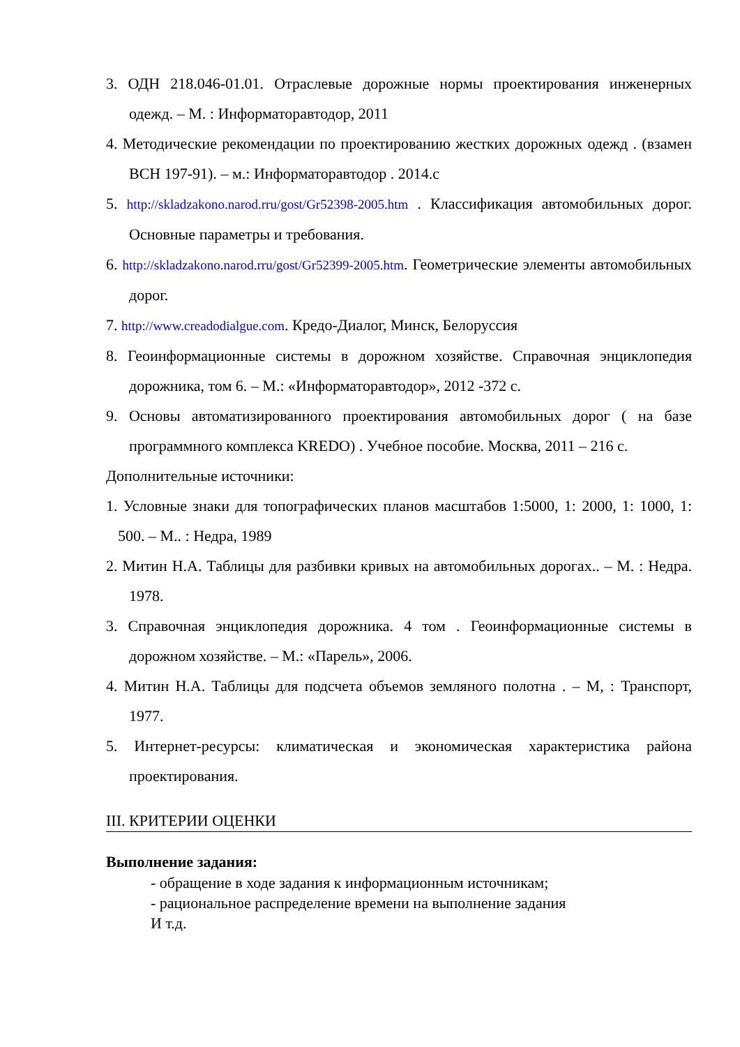3. ОДН 218.046-01.01. Отраслевые дорожные нормы проектирования инженерных одежд. – М. : Информаторавтодор, 2011
4. Методические рекомендации по проектированию жестких дорожных одежд . (взамен ВСН 197-91). – м.: Информаторавтодор . 2014.с
5. http://skladzakono.narod.rru/gost/Gr52398-2005.htm . Классификация автомобильных дорог. Основные параметры и требования.
6. http://skladzakono.narod.rru/gost/Gr52399-2005.htm. Геометрические элементы автомобильных дорог.
7. http://www.creadodialgue.com. Кредо-Диалог, Минск, Белоруссия
8. Геоинформационные системы в дорожном хозяйстве. Справочная энциклопедия дорожника, том 6. – М.: «Информаторавтодор», 2012 -372 с.
9. Основы автоматизированного проектирования автомобильных дорог ( на базе программного комплекса KREDO) . Учебное пособие. Москва, 2011 – 216 с.
Дополнительные источники:
1. Условные знаки для топографических планов масштабов 1:5000, 1: 2000, 1: 1000, 1: 500. – М.. : Недра, 1989
2. Митин Н.А. Таблицы для разбивки кривых на автомобильных дорогах.. – М. : Недра. 1978.
3. Справочная энциклопедия дорожника. 4 том . Геоинформационные системы в дорожном хозяйстве. – М.: «Парель», 2006.
4. Митин Н.А. Таблицы для подсчета объемов земляного полотна . – М, : Транспорт, 1977.
5. Интернет-ресурсы: климатическая и экономическая характеристика района проектирования.
III. КРИТЕРИИ ОЦЕНКИ
Выполнение задания:
- обращение в ходе задания к информационным источникам;
- рациональное распределение времени на выполнение задания
И т.д.